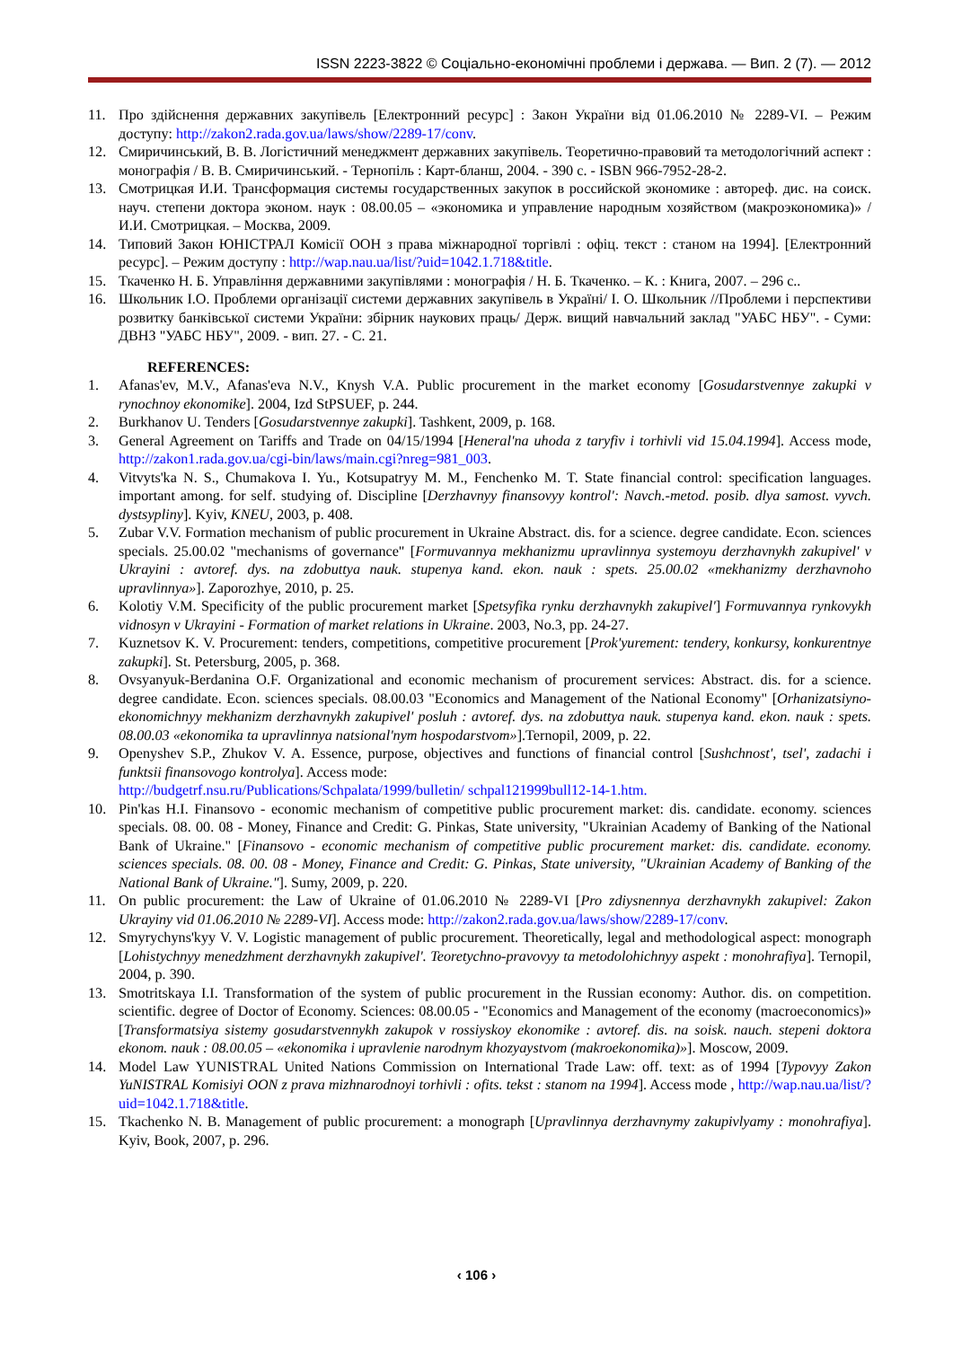ISSN 2223-3822 © Соціально-економічні проблеми і держава. — Вип. 2 (7). — 2012
11. Про здійснення державних закупівель [Електронний ресурс] : Закон України від 01.06.2010 № 2289-VI. – Режим доступу: http://zakon2.rada.gov.ua/laws/show/2289-17/conv.
12. Смиричинський, В. В. Логістичний менеджмент державних закупівель. Теоретично-правовий та методологічний аспект : монографія / В. В. Смиричинський. - Тернопіль : Карт-бланш, 2004. - 390 с. - ISBN 966-7952-28-2.
13. Смотрицкая И.И. Трансформация системы государственных закупок в российской экономике : автореф. дис. на соиск. науч. степени доктора эконом. наук : 08.00.05 – «экономика и управление народным хозяйством (макроэкономика)» / И.И. Смотрицкая. – Москва, 2009.
14. Типовий Закон ЮНІСТРАЛ Комісії ООН з права міжнародної торгівлі : офіц. текст : станом на 1994]. [Електронний ресурс]. – Режим доступу : http://wap.nau.ua/list/?uid=1042.1.718&title.
15. Ткаченко Н. Б. Управління державними закупівлями : монографія / Н. Б. Ткаченко. – К. : Книга, 2007. – 296 с..
16. Школьник І.О. Проблеми організації системи державних закупівель в Україні/ І. О. Школьник //Проблеми і перспективи розвитку банківської системи України: збірник наукових праць/ Держ. вищий навчальний заклад "УАБС НБУ". - Суми: ДВНЗ "УАБС НБУ", 2009. - вип. 27. - С. 21.
REFERENCES:
1. Afanas'ev, M.V., Afanas'eva N.V., Knysh V.A. Public procurement in the market economy [Gosudarstvennye zakupki v rynochnoy ekonomike]. 2004, Izd StPSUEF, p. 244.
2. Burkhanov U. Tenders [Gosudarstvennye zakupki]. Tashkent, 2009, p. 168.
3. General Agreement on Tariffs and Trade on 04/15/1994 [Heneral'na uhoda z taryfiv i torhivli vid 15.04.1994]. Access mode, http://zakon1.rada.gov.ua/cgi-bin/laws/main.cgi?nreg=981_003.
4. Vitvyts'ka N. S., Chumakova I. Yu., Kotsupatryy M. M., Fenchenko M. T. State financial control: specification languages. important among. for self. studying of. Discipline [Derzhavnyy finansovyy kontrol': Navch.-metod. posib. dlya samost. vyvch. dystsypliny]. Kyiv, KNEU, 2003, p. 408.
5. Zubar V.V. Formation mechanism of public procurement in Ukraine Abstract. dis. for a science. degree candidate. Econ. sciences specials. 25.00.02 "mechanisms of governance" [Formuvannya mekhanizmu upravlinnya systemoyu derzhavnykh zakupivel' v Ukrayini : avtoref. dys. na zdobuttya nauk. stupenya kand. ekon. nauk : spets. 25.00.02 «mekhanizmy derzhavnoho upravlinnya»]. Zaporozhye, 2010, p. 25.
6. Kolotiy V.M. Specificity of the public procurement market [Spetsyfika rynku derzhavnykh zakupivel'] Formuvannya rynkovykh vidnosyn v Ukrayini - Formation of market relations in Ukraine. 2003, No.3, pp. 24-27.
7. Kuznetsov K. V. Procurement: tenders, competitions, competitive procurement [Prok'yurement: tendery, konkursy, konkurentnye zakupki]. St. Petersburg, 2005, p. 368.
8. Ovsyanyuk-Berdanina O.F. Organizational and economic mechanism of procurement services: Abstract. dis. for a science. degree candidate. Econ. sciences specials. 08.00.03 "Economics and Management of the National Economy" [Orhanizatsiyno-ekonomichnyy mekhanizm derzhavnykh zakupivel' posluh : avtoref. dys. na zdobuttya nauk. stupenya kand. ekon. nauk : spets. 08.00.03 «ekonomika ta upravlinnya natsional'nym hospodarstvom»].Ternopil, 2009, p. 22.
9. Openyshev S.P., Zhukov V. A. Essence, purpose, objectives and functions of financial control [Sushchnost', tsel', zadachi i funktsii finansovogo kontrolya]. Access mode:
http://budgetrf.nsu.ru/Publications/Schpalata/1999/bulletin/ schpal121999bull12-14-1.htm.
10. Pin'kas H.I. Finansovo - economic mechanism of competitive public procurement market: dis. candidate. economy. sciences specials. 08. 00. 08 - Money, Finance and Credit: G. Pinkas, State university, "Ukrainian Academy of Banking of the National Bank of Ukraine." [Finansovo - economic mechanism of competitive public procurement market: dis. candidate. economy. sciences specials. 08. 00. 08 - Money, Finance and Credit: G. Pinkas, State university, "Ukrainian Academy of Banking of the National Bank of Ukraine."]. Sumy, 2009, p. 220.
11. On public procurement: the Law of Ukraine of 01.06.2010 № 2289-VI [Pro zdiysnennya derzhavnykh zakupivel: Zakon Ukrayiny vid 01.06.2010 № 2289-VI]. Access mode: http://zakon2.rada.gov.ua/laws/show/2289-17/conv.
12. Smyrychyns'kyy V. V. Logistic management of public procurement. Theoretically, legal and methodological aspect: monograph [Lohistychnyy menedzhment derzhavnykh zakupivel'. Teoretychno-pravovyy ta metodolohichnyy aspekt : monohrafiya]. Ternopil, 2004, p. 390.
13. Smotritskaya I.I. Transformation of the system of public procurement in the Russian economy: Author. dis. on competition. scientific. degree of Doctor of Economy. Sciences: 08.00.05 - "Economics and Management of the economy (macroeconomics)» [Transformatsiya sistemy gosudarstvennykh zakupok v rossiyskoy ekonomike : avtoref. dis. na soisk. nauch. stepeni doktora ekonom. nauk : 08.00.05 – «ekonomika i upravlenie narodnym khozyaystvom (makroekonomika)»]. Moscow, 2009.
14. Model Law YUNISTRAL United Nations Commission on International Trade Law: off. text: as of 1994 [Typovyy Zakon YuNISTRAL Komisiyi OON z prava mizhnarodnoyi torhivli : ofits. tekst : stanom na 1994]. Access mode , http://wap.nau.ua/list/?uid=1042.1.718&title.
15. Tkachenko N. B. Management of public procurement: a monograph [Upravlinnya derzhavnymy zakupivlyamy : monohrafiya]. Kyiv, Book, 2007, p. 296.
‹ 106 ›